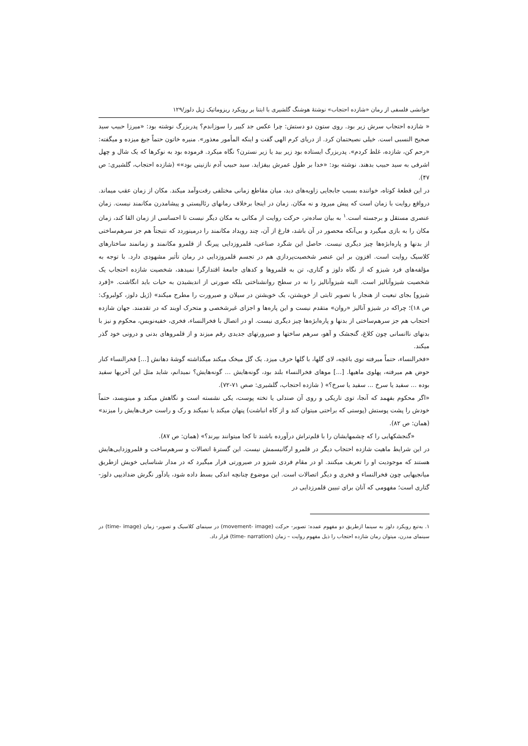خوانشی فلسفی از رمان «شازده احتجاب» نوشتهٔ هوشنگ گلشیری با ابتنا بر رویکرد ریزوماتیک ژیل دلوز/۱۲۹
« شازده احتجاب سرش زیر بود. روی ستون دو دستش: چرا عکس جد کبیر را سوزاندم؟ پدربزرگ نوشته بود: «میرزا حبیب سید صحیح النسبی است. خیلی نصیحتمان کرد. از دریای کرم الهی گفت و اینکه المأمور معذور». منیره خاتون حتماً جیغ میزده و میگفته: «رحم کن، شازده، غلط کردم». پدربزرگ ایستاده بود زیر بید یا زیر نسترن؟ نگاه میکرد. فرموده بود به نوکرها که یک شال و چهل اشرفی به سید حبیب بدهند. نوشته بود: «خدا بر طول عمرش بیفزاید. سید حبیب آدم نازنینی بود»» (شازده احتجاب، گلشیری: ص ۴۷).
در این قطعهٔ کوتاه، خواننده بسبب جابجایی زاویه‌های دید، میان مقاطع زمانی مختلفی رفت‌وآمد میکند. مکان از زمان عقب میماند. درواقع روایت با زمان است که پیش میرود و نه مکان. زمان در اینجا برخلاف رمانهای رئالیستی و پیشامدرن مکانمند نیست. زمان عنصری مستقل و برجسته است.<sup>۱</sup> به بیان ساده‌تر، حرکت روایت از مکانی به مکان دیگر نیست تا احساسی از زمان القا کند، زمان مکان را به بازی میگیرد و بی‌آنکه محصور در آن باشد، فارغ از آن، چند رویداد مکانمند را درمینوردد که نتیجتاً هم جز سرهم‌ساختی از بدنها و پاره‌ابژه‌ها چیز دیگری نیست. حاصل این شگرد صناعی، قلمروزدایی پیرنگ از قلمرو مکانمند و زمانمند ساختارهای کلاسیک روایت است. افزون بر این عنصر شخصیت‌پردازی هم در تجسم قلمروزدایی در رمان تأثیر مشهودی دارد. با توجه به مؤلفه‌های فرد شیزو که از نگاه دلوز و گتاری، تن به قلمروها و کدهای جامعهٔ اقتدارگرا نمیدهد، شخصیت شازده احتجاب یک شخصیت شیزوآنالیز است. البته شیزوآنالیز را نه در سطح روانشناختی بلکه صورتی از اندیشیدن به حیات باید انگاشت. «[فرد شیزو] بجای تبعیت از هنجار یا تصویر ثابتی از خویشتن، یک خویشتن در سیلان و صیرورت را مطرح میکند» (ژیل دلوز، کولبروک: ص ۱۸)؛ چراکه در شیزو آنالیز «روان» متقدم نیست و این پاره‌ها و اجزای غیرشخصی و متحرک اویند که در تقدمند. جهان شازده احتجاب هم جز سرهم‌ساختی از بدنها و پاره‌ابژه‌ها چیز دیگری نیست. او در اتصال با فخرالنساء، فخری، خفیه‌نویس، محکوم و نیز با بدنهای ناانسانی چون کلاغ، گنجشک و آهو، سرهم ساختها و صیرورتهای جدیدی رقم میزند و از قلمروهای بدنی و درونی خود گذر میکند.
«فخرالنساء، حتماً میرفته توی باغچه، لای گلها، با گلها حرف میزد. یک گل میخک میکند میگذاشته گوشهٔ دهانش [...] فخرالنساء کنار حوض هم میرفته، پهلوی ماهیها. [...] موهای فخرالنساء بلند بود، گونه‌هایش ... گونه‌هایش؟ نمیدانم، شاید مثل این آخریها سفید بوده ... سفید یا سرخ ... سفید یا سرخ؟» ( شازده احتجاب، گلشیری: صص ۷۱-۷۲).
«اگر محکوم بفهمد که آنجا، توی تاریکی و روی آن صندلی یا تخته پوست، یکی نشسته است و نگاهش میکند و مینویسد، حتماً خودش را پشت پوستش (پوستی که براحتی میتوان کند و از کاه انباشت) پنهان میکند یا نمیکند و رک و راست حرف‌هایش را میزند» (همان: ص ۸۲).
«گنجشکهایی را که چشمهایشان را با قلم‌تراش درآورده باشند تا کجا میتوانند بپرند؟» (همان: ص ۸۷).
در این شرایط ماهیت شازده احتجاب دیگر در قلمرو ارگانیسمش نیست. این گسترهٔ اتصالات و سرهم‌ساخت و قلمروزدایی‌هایش هستند که موجودیت او را تعریف میکنند. او در مقام فردی شیزو در صیرورتی قرار میگیرد که در مدار شناسایی خویش ازطریق میانجیهایی چون فخرالنساء و فخری و دیگر اتصالات است. این موضوع چنانچه اندکی بسط داده شود، یادآور نگرش ضدادیپی دلوز- گتاری است؛ مفهومی که آنان برای تبیین قلمرزدایی در
۱. به‌تبع رویکرد دلوز به سینما ازطریق دو مفهوم عمده: تصویر- حرکت (movement- image) در سینمای کلاسیک و تصویر- زمان (time- image) در سینمای مدرن، میتوان رمان شازده احتجاب را ذیل مفهوم روایت – زمان (time- narration) قرار داد.